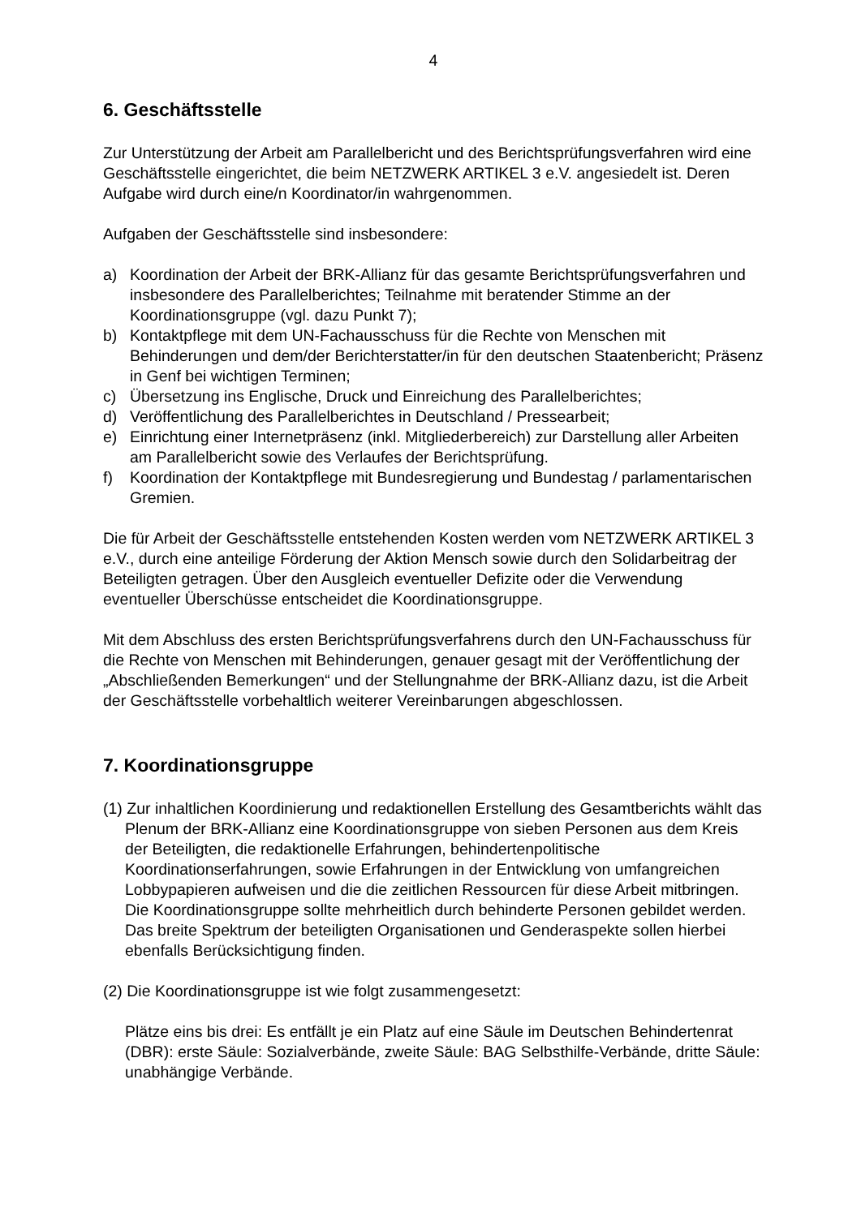4
6. Geschäftsstelle
Zur Unterstützung der Arbeit am Parallelbericht und des Berichtsprüfungsverfahren wird eine Geschäftsstelle eingerichtet, die beim NETZWERK ARTIKEL 3 e.V. angesiedelt ist. Deren Aufgabe wird durch eine/n Koordinator/in wahrgenommen.
Aufgaben der Geschäftsstelle sind insbesondere:
a) Koordination der Arbeit der BRK-Allianz für das gesamte Berichtsprüfungsverfahren und insbesondere des Parallelberichtes; Teilnahme mit beratender Stimme an der Koordinationsgruppe (vgl. dazu Punkt 7);
b) Kontaktpflege mit dem UN-Fachausschuss für die Rechte von Menschen mit Behinderungen und dem/der Berichterstatter/in für den deutschen Staatenbericht; Präsenz in Genf bei wichtigen Terminen;
c) Übersetzung ins Englische, Druck und Einreichung des Parallelberichtes;
d) Veröffentlichung des Parallelberichtes in Deutschland / Pressearbeit;
e) Einrichtung einer Internetpräsenz (inkl. Mitgliederbereich) zur Darstellung aller Arbeiten am Parallelbericht sowie des Verlaufes der Berichtsprüfung.
f) Koordination der Kontaktpflege mit Bundesregierung und Bundestag / parlamentarischen Gremien.
Die für Arbeit der Geschäftsstelle entstehenden Kosten werden vom NETZWERK ARTIKEL 3 e.V., durch eine anteilige Förderung der Aktion Mensch sowie durch den Solidarbeitrag der Beteiligten getragen. Über den Ausgleich eventueller Defizite oder die Verwendung eventueller Überschüsse entscheidet die Koordinationsgruppe.
Mit dem Abschluss des ersten Berichtsprüfungsverfahrens durch den UN-Fachausschuss für die Rechte von Menschen mit Behinderungen, genauer gesagt mit der Veröffentlichung der „Abschließenden Bemerkungen“ und der Stellungnahme der BRK-Allianz dazu, ist die Arbeit der Geschäftsstelle vorbehaltlich weiterer Vereinbarungen abgeschlossen.
7. Koordinationsgruppe
(1) Zur inhaltlichen Koordinierung und redaktionellen Erstellung des Gesamtberichts wählt das Plenum der BRK-Allianz eine Koordinationsgruppe von sieben Personen aus dem Kreis der Beteiligten, die redaktionelle Erfahrungen, behindertenpolitische Koordinationserfahrungen, sowie Erfahrungen in der Entwicklung von umfangreichen Lobbypapieren aufweisen und die die zeitlichen Ressourcen für diese Arbeit mitbringen. Die Koordinationsgruppe sollte mehrheitlich durch behinderte Personen gebildet werden. Das breite Spektrum der beteiligten Organisationen und Genderaspekte sollen hierbei ebenfalls Berücksichtigung finden.
(2) Die Koordinationsgruppe ist wie folgt zusammengesetzt:
Plätze eins bis drei: Es entfällt je ein Platz auf eine Säule im Deutschen Behindertenrat (DBR): erste Säule: Sozialverbände, zweite Säule: BAG Selbsthilfe-Verbände, dritte Säule: unabhängige Verbände.